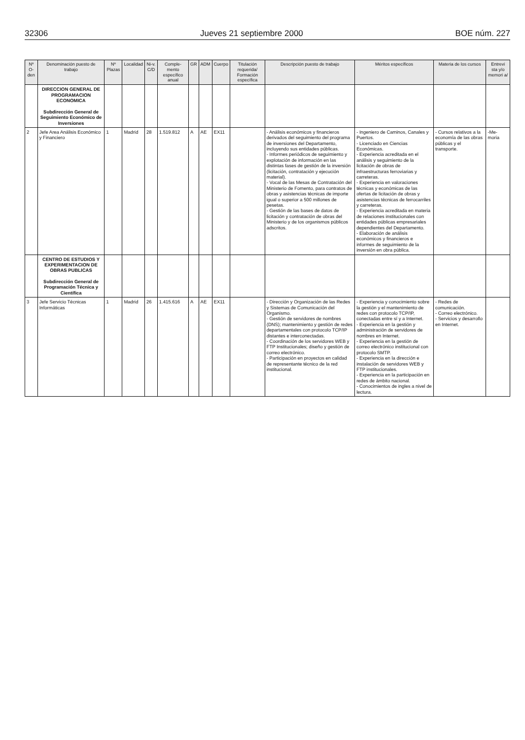32306 Jueves 21 septiembre 2000 BOE núm. 227
| Nº O-den | Denominación puesto de trabajo | Nº Plazas | Localidad | Ni-v. C/D | Comple-mento específico anual | GR | ADM | Cuerpo | Titulación requerida/ Formación específica | Descripción puesto de trabajo | Méritos específicos | Materia de los cursos | Entrevi sta y/o memori a/ |
| --- | --- | --- | --- | --- | --- | --- | --- | --- | --- | --- | --- | --- | --- |
| | DIRECCION GENERAL DE PROGRAMACION ECONOMICA Subdirección General de Seguimiento Económico de Inversiones | | | | | | | | | | | | |
| 2 | Jefe Area Análisis Económico y Financiero | 1 | Madrid | 28 | 1.519.812 | A | AE | EX11 | | - Análisis económicos y financieros derivados del seguimiento del programa de inversiones del Departamento, incluyendo sus entidades públicas. - Informes periódicos de seguimiento y explotación de información en las distintas fases de gestión de la inversión (licitación, contratación y ejecución material). - Vocal de las Mesas de Contratación del Ministerio de Fomento, para contratos de obras y asistencias técnicas de importe igual o superior a 500 millones de pesetas. - Gestión de las bases de datos de licitación y contratación de obras del Ministerio y de los organismos públicos adscritos. | - Ingeniero de Caminos, Canales y Puertos. - Licenciado en Ciencias Económicas. - Experiencia acreditada en el análisis y seguimiento de la licitación de obras de infraestructuras ferroviarias y carreteras. - Experiencia en valoraciones técnicas y económicas de las ofertas de licitación de obras y asistencias técnicas de ferrocarriles y carreteras. - Experiencia acreditada en materia de relaciones institucionales con entidades públicas empresariales dependientes del Departamento. - Elaboración de análisis económicos y financieros e informes de seguimiento de la inversión en obra pública. | - Cursos relativos a la economía de las obras públicas y el transporte. | -Me-moria |
| | CENTRO DE ESTUDIOS Y EXPERIMENTACION DE OBRAS PUBLICAS Subdirección General de Programación Técnica y Científica | | | | | | | | | | | | |
| 3 | Jefe Servicio Técnicas Informáticas | 1 | Madrid | 26 | 1.415.616 | A | AE | EX11 | | - Dirección y Organización de las Redes y Sistemas de Comunicación del Organismo. - Gestión de servidores de nombres (DNS); mantenimiento y gestión de redes departamentales con protocolo TCP/IP distantes e interconectadas. - Coordinación de los servidores WEB y FTP Institucionales; diseño y gestión de correo electrónico. - Participación en proyectos en calidad de representante técnico de la red institucional. | - Experiencia y conocimiento sobre la gestión y el mantenimiento de redes con protocolo TCP/IP, conectadas entre sí y a Internet. - Experiencia en la gestión y administración de servidores de nombres en Internet. - Experiencia en la gestión de correo electrónico institucional con protocolo SMTP. - Experiencia en la dirección e instalación de servidores WEB y FTP institucionales. - Experiencia en la participación en redes de ámbito nacional. - Conocimientos de ingles a nivel de lectura. | - Redes de comunicación. - Correo electrónico. - Servicios y desarrollo en Internet. | |